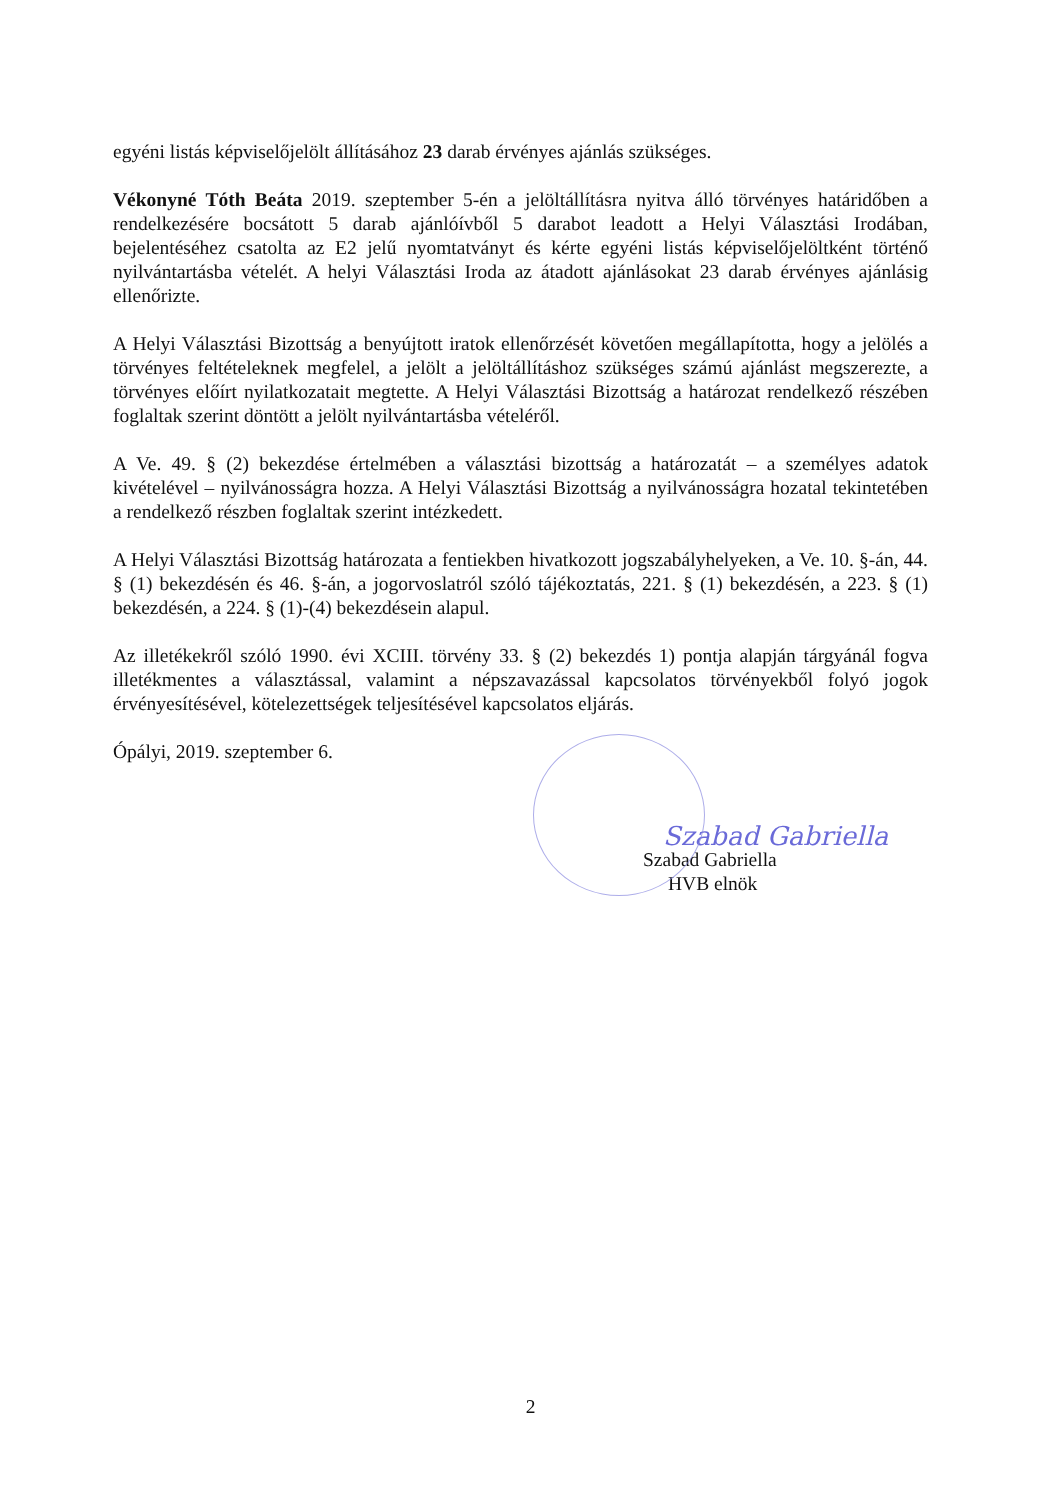egyéni listás képviselőjelölt állításához 23 darab érvényes ajánlás szükséges.
Vékonyné Tóth Beáta 2019. szeptember 5-én a jelöltállításra nyitva álló törvényes határidőben a rendelkezésére bocsátott 5 darab ajánlóívből 5 darabot leadott a Helyi Választási Irodában, bejelentéséhez csatolta az E2 jelű nyomtatványt és kérte egyéni listás képviselőjelöltként történő nyilvántartásba vételét. A helyi Választási Iroda az átadott ajánlásokat 23 darab érvényes ajánlásig ellenőrizte.
A Helyi Választási Bizottság a benyújtott iratok ellenőrzését követően megállapította, hogy a jelölés a törvényes feltételeknek megfelel, a jelölt a jelöltállításhoz szükséges számú ajánlást megszerezte, a törvényes előírt nyilatkozatait megtette. A Helyi Választási Bizottság a határozat rendelkező részében foglaltak szerint döntött a jelölt nyilvántartásba vételéről.
A Ve. 49. § (2) bekezdése értelmében a választási bizottság a határozatát – a személyes adatok kivételével – nyilvánosságra hozza. A Helyi Választási Bizottság a nyilvánosságra hozatal tekintetében a rendelkező részben foglaltak szerint intézkedett.
A Helyi Választási Bizottság határozata a fentiekben hivatkozott jogszabályhelyeken, a Ve. 10. §-án, 44. § (1) bekezdésén és 46. §-án, a jogorvoslatról szóló tájékoztatás, 221. § (1) bekezdésén, a 223. § (1) bekezdésén, a 224. § (1)-(4) bekezdésein alapul.
Az illetékekről szóló 1990. évi XCIII. törvény 33. § (2) bekezdés 1) pontja alapján tárgyánál fogva illetékmentes a választással, valamint a népszavazással kapcsolatos törvényekből folyó jogok érvényesítésével, kötelezettségek teljesítésével kapcsolatos eljárás.
Ópályi, 2019. szeptember 6.
Szabad Gabriella
Szabad Gabriella
HVB elnök
2